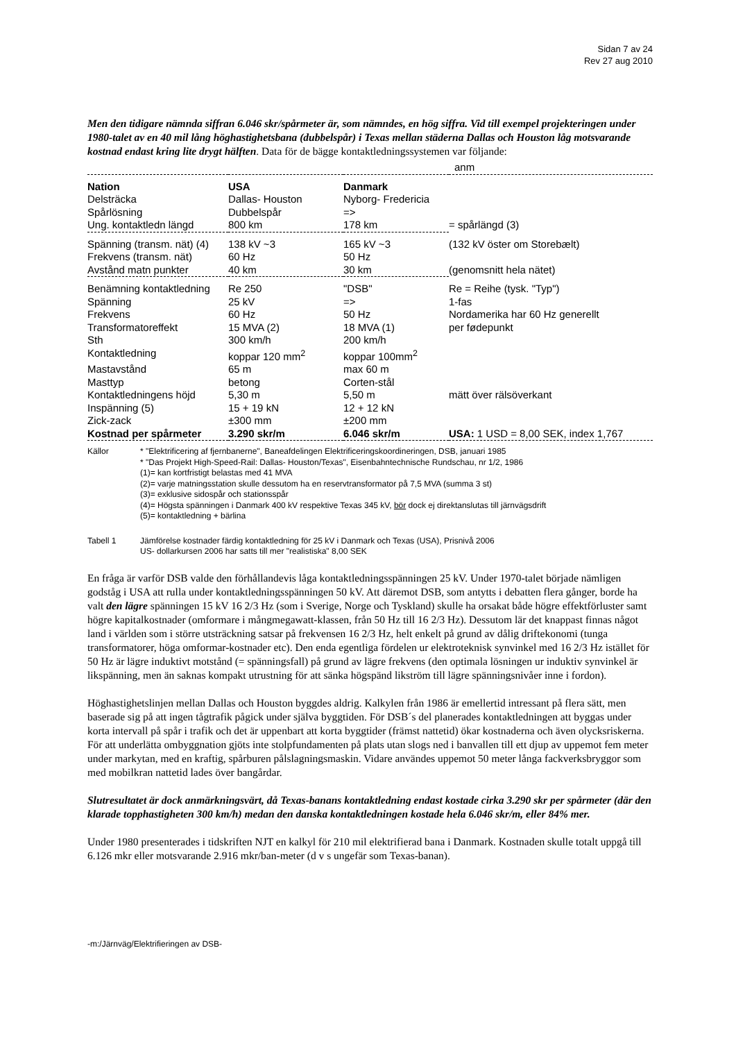Sidan 7 av 24
Rev 27 aug 2010
Men den tidigare nämnda siffran 6.046 skr/spårmeter är, som nämndes, en hög siffra. Vid till exempel projekteringen under 1980-talet av en 40 mil lång höghastighetsbana (dubbelspår) i Texas mellan städerna Dallas och Houston låg motsvarande kostnad endast kring lite drygt hälften. Data för de bägge kontaktledningssystemen var följande:
| | | | anm |
| Nation | USA | Danmark | |
| Delsträcka | Dallas- Houston | Nyborg- Fredericia | |
| Spårlösning | Dubbelspår | => | |
| Ung. kontaktledn längd | 800 km | 178 km | = spårlängd (3) |
| Spänning (transm. nät) (4) | 138 kV ~3 | 165 kV ~3 | (132 kV öster om Storebælt) |
| Frekvens (transm. nät) | 60 Hz | 50 Hz | |
| Avstånd matn punkter | 40 km | 30 km | (genomsnitt hela nätet) |
| Benämning kontaktledning | Re 250 | "DSB" | Re = Reihe (tysk. "Typ") |
| Spänning | 25 kV | => | 1-fas |
| Frekvens | 60 Hz | 50 Hz | Nordamerika har 60 Hz generellt |
| Transformatoreffekt | 15 MVA (2) | 18 MVA (1) | per fødepunkt |
| Sth | 300 km/h | 200 km/h | |
| Kontaktledning | koppar 120 mm<sup>2</sup> | koppar 100mm<sup>2</sup> | |
| Mastavstånd | 65 m | max 60 m | |
| Masttyp | betong | Corten-stål | |
| Kontaktledningens höjd | 5,30 m | 5,50 m | mätt över rälsöverkant |
| Inspänning (5) | 15 + 19 kN | 12 + 12 kN | |
| Zick-zack | ±300 mm | ±200 mm | |
| Kostnad per spårmeter | 3.290 skr/m | 6.046 skr/m | USA: 1 USD = 8,00 SEK, index 1,767 |
| Källor | * "Elektrificering af fjernbanerne", Baneafdelingen Elektrificeringskoordineringen, DSB, januari 1985 * "Das Projekt High-Speed-Rail: Dallas- Houston/Texas", Eisenbahntechnische Rundschau, nr 1/2, 1986 (1)= kan kortfristigt belastas med 41 MVA (2)= varje matningsstation skulle dessutom ha en reservtransformator på 7,5 MVA (summa 3 st) (3)= exklusive sidospår och stationsspår (4)= Högsta spänningen i Danmark 400 kV respektive Texas 345 kV, bör dock ej direktanslutas till järnvägsdrift (5)= kontaktledning + bärlina |
| Tabell 1 | Jämförelse kostnader färdig kontaktledning för 25 kV i Danmark och Texas (USA), Prisnivå 2006 US- dollarkursen 2006 har satts till mer "realistiska" 8,00 SEK |
En fråga är varför DSB valde den förhållandevis låga kontaktledningsspänningen 25 kV. Under 1970-talet började nämligen godståg i USA att rulla under kontaktledningsspänningen 50 kV. Att däremot DSB, som antytts i debatten flera gånger, borde ha valt den lägre spänningen 15 kV 16 2/3 Hz (som i Sverige, Norge och Tyskland) skulle ha orsakat både högre effektförluster samt högre kapitalkostnader (omformare i mångmegawatt-klassen, från 50 Hz till 16 2/3 Hz). Dessutom lär det knappast finnas något land i världen som i större utsträckning satsar på frekvensen 16 2/3 Hz, helt enkelt på grund av dålig driftekonomi (tunga transformatorer, höga omformar-kostnader etc). Den enda egentliga fördelen ur elektroteknisk synvinkel med 16 2/3 Hz istället för 50 Hz är lägre induktivt motstånd (= spänningsfall) på grund av lägre frekvens (den optimala lösningen ur induktiv synvinkel är likspänning, men än saknas kompakt utrustning för att sänka högspänd likström till lägre spänningsnivåer inne i fordon).
Höghastighetslinjen mellan Dallas och Houston byggdes aldrig. Kalkylen från 1986 är emellertid intressant på flera sätt, men baserade sig på att ingen tågtrafik pågick under själva byggtiden. För DSB´s del planerades kontaktledningen att byggas under korta intervall på spår i trafik och det är uppenbart att korta byggtider (främst nattetid) ökar kostnaderna och även olycksriskerna. För att underlätta ombyggnation gjöts inte stolpfundamenten på plats utan slogs ned i banvallen till ett djup av uppemot fem meter under markytan, med en kraftig, spårburen pålslagningsmaskin. Vidare användes uppemot 50 meter långa fackverksbryggor som med mobilkran nattetid lades över bangårdar.
Slutresultatet är dock anmärkningsvärt, då Texas-banans kontaktledning endast kostade cirka 3.290 skr per spårmeter (där den klarade topphastigheten 300 km/h) medan den danska kontaktledningen kostade hela 6.046 skr/m, eller 84% mer.
Under 1980 presenterades i tidskriften NJT en kalkyl för 210 mil elektrifierad bana i Danmark. Kostnaden skulle totalt uppgå till 6.126 mkr eller motsvarande 2.916 mkr/ban-meter (d v s ungefär som Texas-banan).
-m:/Järnväg/Elektrifieringen av DSB-